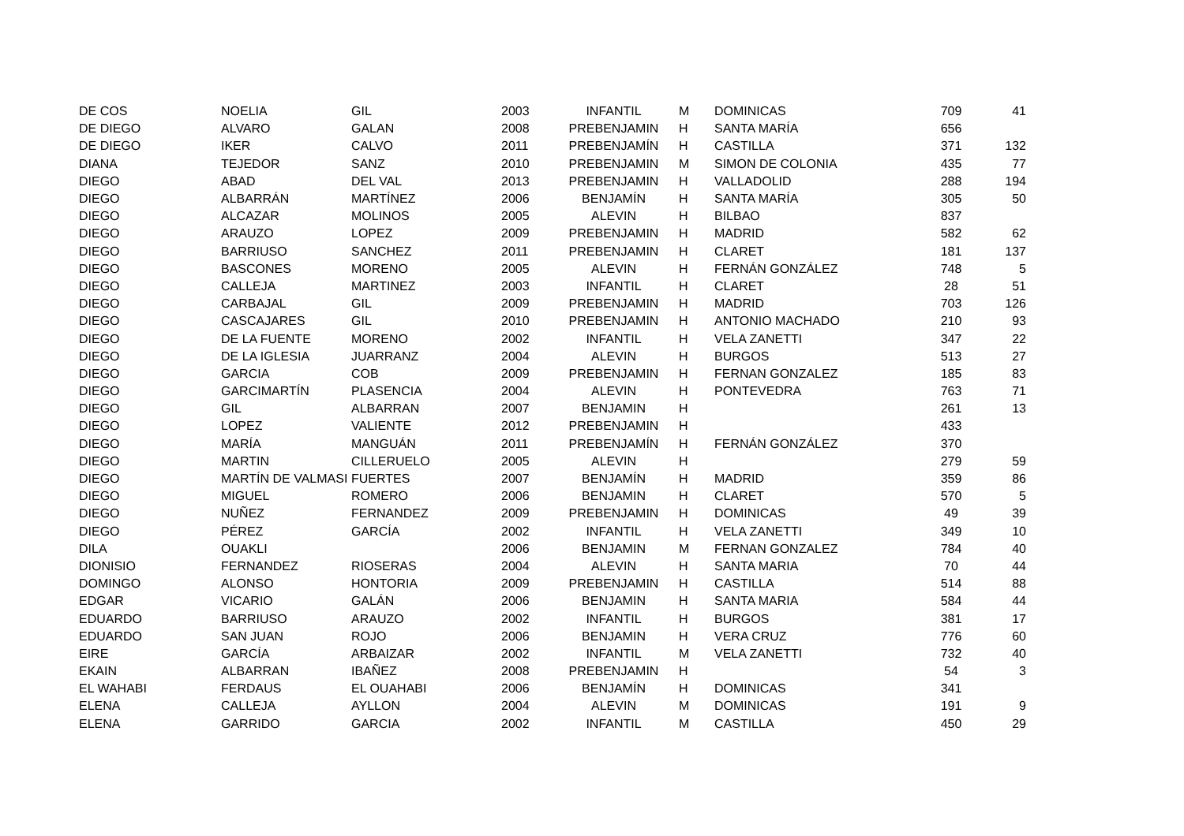| DE COS | NOELIA | GIL | 2003 | INFANTIL | M | DOMINICAS | 709 | 41 |
| DE DIEGO | ALVARO | GALAN | 2008 | PREBENJAMIN | H | SANTA MARÍA | 656 | |
| DE DIEGO | IKER | CALVO | 2011 | PREBENJAMÍN | H | CASTILLA | 371 | 132 |
| DIANA | TEJEDOR | SANZ | 2010 | PREBENJAMIN | M | SIMON DE COLONIA | 435 | 77 |
| DIEGO | ABAD | DEL VAL | 2013 | PREBENJAMIN | H | VALLADOLID | 288 | 194 |
| DIEGO | ALBARRÁN | MARTÍNEZ | 2006 | BENJAMÍN | H | SANTA MARÍA | 305 | 50 |
| DIEGO | ALCAZAR | MOLINOS | 2005 | ALEVIN | H | BILBAO | 837 | |
| DIEGO | ARAUZO | LOPEZ | 2009 | PREBENJAMIN | H | MADRID | 582 | 62 |
| DIEGO | BARRIUSO | SANCHEZ | 2011 | PREBENJAMIN | H | CLARET | 181 | 137 |
| DIEGO | BASCONES | MORENO | 2005 | ALEVIN | H | FERNÁN GONZÁLEZ | 748 | 5 |
| DIEGO | CALLEJA | MARTINEZ | 2003 | INFANTIL | H | CLARET | 28 | 51 |
| DIEGO | CARBAJAL | GIL | 2009 | PREBENJAMIN | H | MADRID | 703 | 126 |
| DIEGO | CASCAJARES | GIL | 2010 | PREBENJAMIN | H | ANTONIO MACHADO | 210 | 93 |
| DIEGO | DE LA FUENTE | MORENO | 2002 | INFANTIL | H | VELA ZANETTI | 347 | 22 |
| DIEGO | DE LA IGLESIA | JUARRANZ | 2004 | ALEVIN | H | BURGOS | 513 | 27 |
| DIEGO | GARCIA | COB | 2009 | PREBENJAMIN | H | FERNAN GONZALEZ | 185 | 83 |
| DIEGO | GARCIMARTÍN | PLASENCIA | 2004 | ALEVIN | H | PONTEVEDRA | 763 | 71 |
| DIEGO | GIL | ALBARRAN | 2007 | BENJAMIN | H | | 261 | 13 |
| DIEGO | LOPEZ | VALIENTE | 2012 | PREBENJAMIN | H | | 433 | |
| DIEGO | MARÍA | MANGUÁN | 2011 | PREBENJAMÍN | H | FERNÁN GONZÁLEZ | 370 | |
| DIEGO | MARTIN | CILLERUELO | 2005 | ALEVIN | H | | 279 | 59 |
| DIEGO | MARTÍN DE VALMASI | FUERTES | 2007 | BENJAMÍN | H | MADRID | 359 | 86 |
| DIEGO | MIGUEL | ROMERO | 2006 | BENJAMIN | H | CLARET | 570 | 5 |
| DIEGO | NUÑEZ | FERNANDEZ | 2009 | PREBENJAMIN | H | DOMINICAS | 49 | 39 |
| DIEGO | PÉREZ | GARCÍA | 2002 | INFANTIL | H | VELA ZANETTI | 349 | 10 |
| DILA | OUAKLI | | 2006 | BENJAMIN | M | FERNAN GONZALEZ | 784 | 40 |
| DIONISIO | FERNANDEZ | RIOSERAS | 2004 | ALEVIN | H | SANTA MARIA | 70 | 44 |
| DOMINGO | ALONSO | HONTORIA | 2009 | PREBENJAMIN | H | CASTILLA | 514 | 88 |
| EDGAR | VICARIO | GALÁN | 2006 | BENJAMIN | H | SANTA MARIA | 584 | 44 |
| EDUARDO | BARRIUSO | ARAUZO | 2002 | INFANTIL | H | BURGOS | 381 | 17 |
| EDUARDO | SAN JUAN | ROJO | 2006 | BENJAMIN | H | VERA CRUZ | 776 | 60 |
| EIRE | GARCÍA | ARBAIZAR | 2002 | INFANTIL | M | VELA ZANETTI | 732 | 40 |
| EKAIN | ALBARRAN | IBAÑEZ | 2008 | PREBENJAMIN | H | | 54 | 3 |
| EL WAHABI | FERDAUS | EL OUAHABI | 2006 | BENJAMÍN | H | DOMINICAS | 341 | |
| ELENA | CALLEJA | AYLLON | 2004 | ALEVIN | M | DOMINICAS | 191 | 9 |
| ELENA | GARRIDO | GARCIA | 2002 | INFANTIL | M | CASTILLA | 450 | 29 |